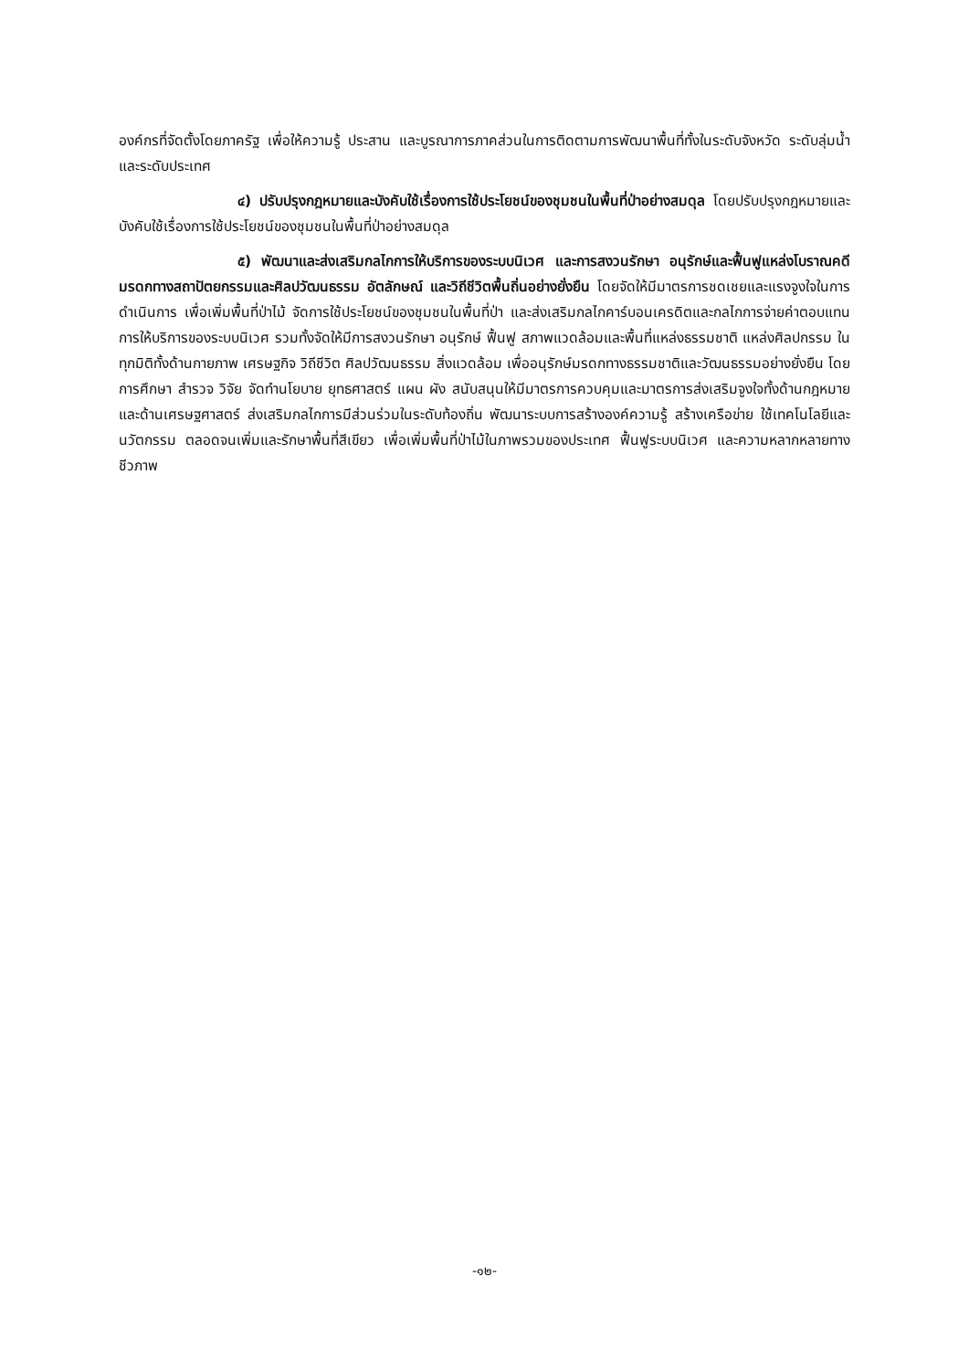องค์กรที่จัดตั้งโดยภาครัฐ เพื่อให้ความรู้ ประสาน และบูรณาการภาคส่วนในการติดตามการพัฒนาพื้นที่ทั้งในระดับจังหวัด ระดับลุ่มน้ำ และระดับประเทศ
๔) ปรับปรุงกฎหมายและบังคับใช้เรื่องการใช้ประโยชน์ของชุมชนในพื้นที่ป่าอย่างสมดุล โดยปรับปรุงกฎหมายและบังคับใช้เรื่องการใช้ประโยชน์ของชุมชนในพื้นที่ป่าอย่างสมดุล
๕) พัฒนาและส่งเสริมกลไกการให้บริการของระบบนิเวศ และการสงวนรักษา อนุรักษ์และฟื้นฟูแหล่งโบราณคดี มรดกทางสถาปัตยกรรมและศิลปวัฒนธรรม อัตลักษณ์ และวิถีชีวิตพื้นถิ่นอย่างยั่งยืน โดยจัดให้มีมาตรการชดเชยและแรงจูงใจในการดำเนินการ เพื่อเพิ่มพื้นที่ป่าไม้ จัดการใช้ประโยชน์ของชุมชนในพื้นที่ป่า และส่งเสริมกลไกคาร์บอนเครดิตและกลไกการจ่ายค่าตอบแทนการให้บริการของระบบนิเวศ รวมทั้งจัดให้มีการสงวนรักษา อนุรักษ์ ฟื้นฟู สภาพแวดล้อมและพื้นที่แหล่งธรรมชาติ แหล่งศิลปกรรม ในทุกมิติทั้งด้านกายภาพ เศรษฐกิจ วิถีชีวิต ศิลปวัฒนธรรม สิ่งแวดล้อม เพื่ออนุรักษ์มรดกทางธรรมชาติและวัฒนธรรมอย่างยั่งยืน โดยการศึกษา สำรวจ วิจัย จัดทำนโยบาย ยุทธศาสตร์ แผน ผัง สนับสนุนให้มีมาตรการควบคุมและมาตรการส่งเสริมจูงใจทั้งด้านกฎหมายและด้านเศรษฐศาสตร์ ส่งเสริมกลไกการมีส่วนร่วมในระดับท้องถิ่น พัฒนาระบบการสร้างองค์ความรู้ สร้างเครือข่าย ใช้เทคโนโลยีและนวัตกรรม ตลอดจนเพิ่มและรักษาพื้นที่สีเขียว เพื่อเพิ่มพื้นที่ป่าไม้ในภาพรวมของประเทศ ฟื้นฟูระบบนิเวศ และความหลากหลายทางชีวภาพ
-๑๒-